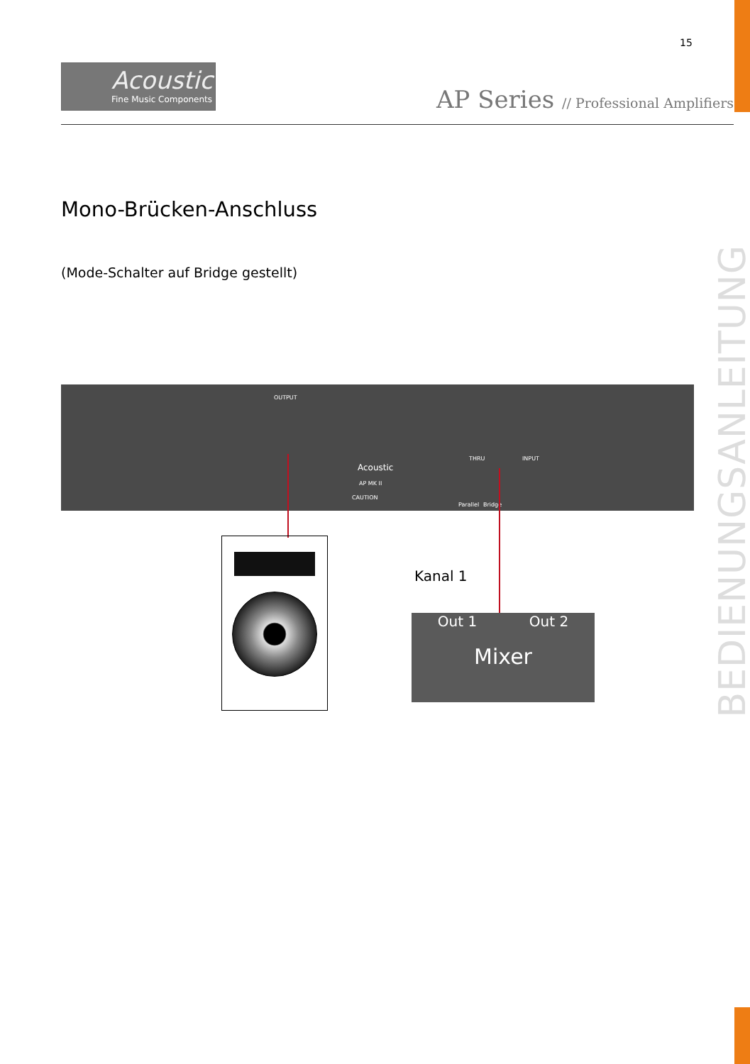15
Acoustic
Fine Music Components
AP Series // Professional Amplifiers
Mono-Brücken-Anschluss
(Mode-Schalter auf Bridge gestellt)
BEDIENUNGSANLEITUNG
OUTPUT
THRU INPUT
Acoustic
AP MK II
CAUTION
Parallel Bridge
Kanal 1
Out 1 Out 2
Mixer